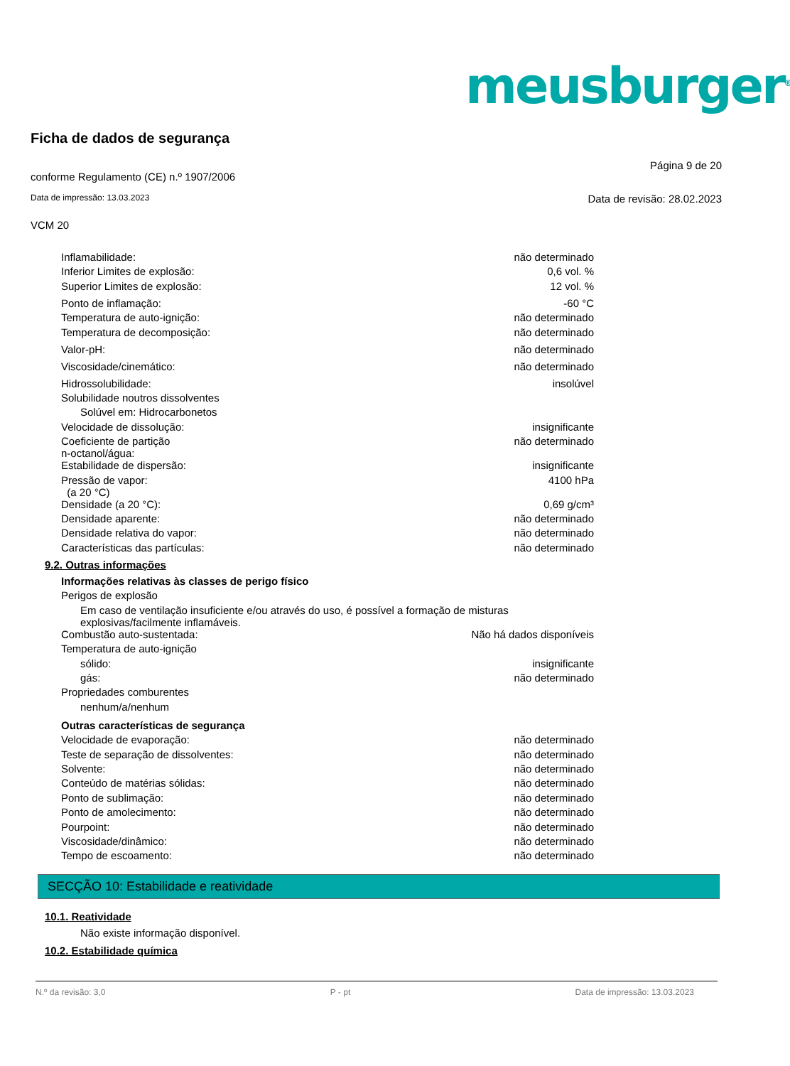meusburger<sup>®</sup>
Ficha de dados de segurança
conforme Regulamento (CE) n.º 1907/2006 Página 9 de 20
Data de impressão: 13.03.2023 Data de revisão: 28.02.2023
VCM 20
| Inflamabilidade: | não determinado |
| Inferior Limites de explosão: | 0,6 vol. % |
| Superior Limites de explosão: | 12 vol. % |
| Ponto de inflamação: | -60 °C |
| Temperatura de auto-ignição: | não determinado |
| Temperatura de decomposição: | não determinado |
| Valor-pH: | não determinado |
| Viscosidade/cinemático: | não determinado |
| Hidrossolubilidade: | insolúvel |
| Solubilidade noutros dissolventes | |
| Solúvel em: Hidrocarbonetos | |
| Velocidade de dissolução: | insignificante |
| Coeficiente de partição n-octanol/água: | não determinado |
| Estabilidade de dispersão: | insignificante |
| Pressão de vapor: (a 20 °C) | 4100 hPa |
| Densidade (a 20 °C): | 0,69 g/cm³ |
| Densidade aparente: | não determinado |
| Densidade relativa do vapor: | não determinado |
| Características das partículas: | não determinado |
9.2. Outras informações
| Informações relativas às classes de perigo físico | |
| Perigos de explosão | |
| Em caso de ventilação insuficiente e/ou através do uso, é possível a formação de misturas explosivas/facilmente inflamáveis. | |
| Combustão auto-sustentada: | Não há dados disponíveis |
| Temperatura de auto-ignição | |
| sólido: | insignificante |
| gás: | não determinado |
| Propriedades comburentes | |
| nenhum/a/nenhum | |
| Outras características de segurança | |
| Velocidade de evaporação: | não determinado |
| Teste de separação de dissolventes: | não determinado |
| Solvente: | não determinado |
| Conteúdo de matérias sólidas: | não determinado |
| Ponto de sublimação: | não determinado |
| Ponto de amolecimento: | não determinado |
| Pourpoint: | não determinado |
| Viscosidade/dinâmico: | não determinado |
| Tempo de escoamento: | não determinado |
SECÇÃO 10: Estabilidade e reatividade
10.1. Reatividade
Não existe informação disponível.
10.2. Estabilidade química
N.º da revisão: 3,0 P - pt Data de impressão: 13.03.2023